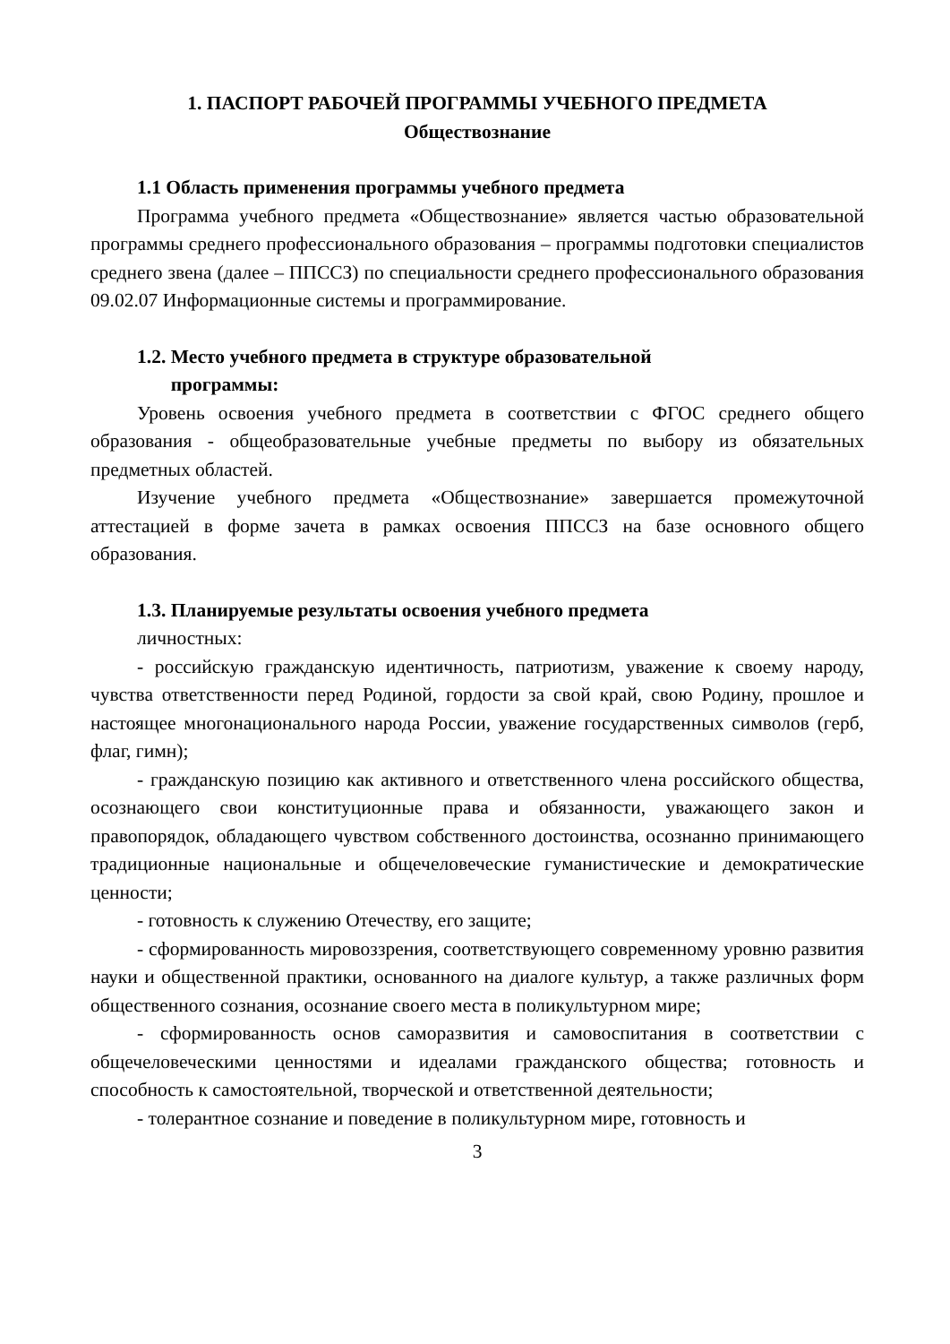1. ПАСПОРТ РАБОЧЕЙ ПРОГРАММЫ УЧЕБНОГО ПРЕДМЕТА
Обществознание
1.1 Область применения программы учебного предмета
Программа учебного предмета «Обществознание» является частью образовательной программы среднего профессионального образования – программы подготовки специалистов среднего звена (далее – ППССЗ) по специальности среднего профессионального образования 09.02.07 Информационные системы и программирование.
1.2. Место учебного предмета в структуре образовательной
программы:
Уровень освоения учебного предмета в соответствии с ФГОС среднего общего образования - общеобразовательные учебные предметы по выбору из обязательных предметных областей.
Изучение учебного предмета «Обществознание» завершается промежуточной аттестацией в форме зачета в рамках освоения ППССЗ на базе основного общего образования.
1.3. Планируемые результаты освоения учебного предмета
личностных:
- российскую гражданскую идентичность, патриотизм, уважение к своему народу, чувства ответственности перед Родиной, гордости за свой край, свою Родину, прошлое и настоящее многонационального народа России, уважение государственных символов (герб, флаг, гимн);
- гражданскую позицию как активного и ответственного члена российского общества, осознающего свои конституционные права и обязанности, уважающего закон и правопорядок, обладающего чувством собственного достоинства, осознанно принимающего традиционные национальные и общечеловеческие гуманистические и демократические ценности;
- готовность к служению Отечеству, его защите;
- сформированность мировоззрения, соответствующего современному уровню развития науки и общественной практики, основанного на диалоге культур, а также различных форм общественного сознания, осознание своего места в поликультурном мире;
- сформированность основ саморазвития и самовоспитания в соответствии с общечеловеческими ценностями и идеалами гражданского общества; готовность и способность к самостоятельной, творческой и ответственной деятельности;
- толерантное сознание и поведение в поликультурном мире, готовность и
3